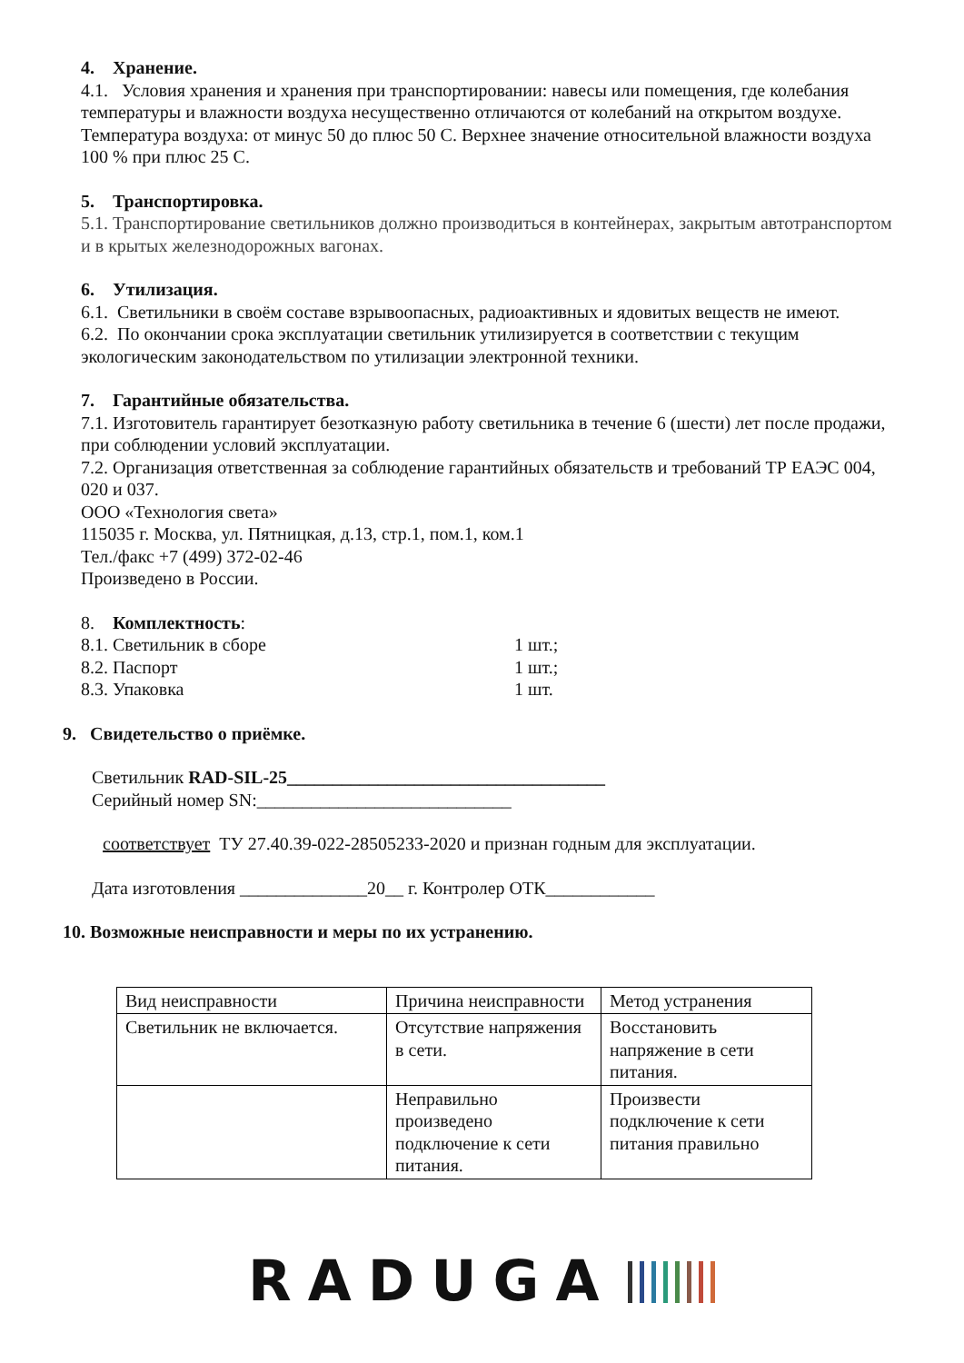4. Хранение.
4.1. Условия хранения и хранения при транспортировании: навесы или помещения, где колебания температуры и влажности воздуха несущественно отличаются от колебаний на открытом воздухе. Температура воздуха: от минус 50 до плюс 50 С. Верхнее значение относительной влажности воздуха 100 % при плюс 25 С.
5. Транспортировка.
5.1. Транспортирование светильников должно производиться в контейнерах, закрытым автотранспортом и в крытых железнодорожных вагонах.
6. Утилизация.
6.1. Светильники в своём составе взрывоопасных, радиоактивных и ядовитых веществ не имеют.
6.2. По окончании срока эксплуатации светильник утилизируется в соответствии с текущим экологическим законодательством по утилизации электронной техники.
7. Гарантийные обязательства.
7.1. Изготовитель гарантирует безотказную работу светильника в течение 6 (шести) лет после продажи, при соблюдении условий эксплуатации.
7.2. Организация ответственная за соблюдение гарантийных обязательств и требований ТР ЕАЭС 004, 020 и 037.
ООО «Технология света»
115035 г. Москва, ул. Пятницкая, д.13, стр.1, пом.1, ком.1
Тел./факс +7 (499) 372-02-46
Произведено в России.
8. Комплектность:
8.1. Светильник в сборе 1 шт.;
8.2. Паспорт 1 шт.;
8.3. Упаковка 1 шт.
9. Свидетельство о приёмке.
Светильник RAD-SIL-25___________________________________
Серийный номер SN:____________________________
соответствует ТУ 27.40.39-022-28505233-2020 и признан годным для эксплуатации.
Дата изготовления ______________20__ г. Контролер ОТК____________
10. Возможные неисправности и меры по их устранению.
| Вид неисправности | Причина неисправности | Метод устранения |
| Светильник не включается. | Отсутствие напряжения в сети. | Восстановить напряжение в сети питания. |
| | Неправильно произведено подключение к сети питания. | Произвести подключение к сети питания правильно |
RADUGA